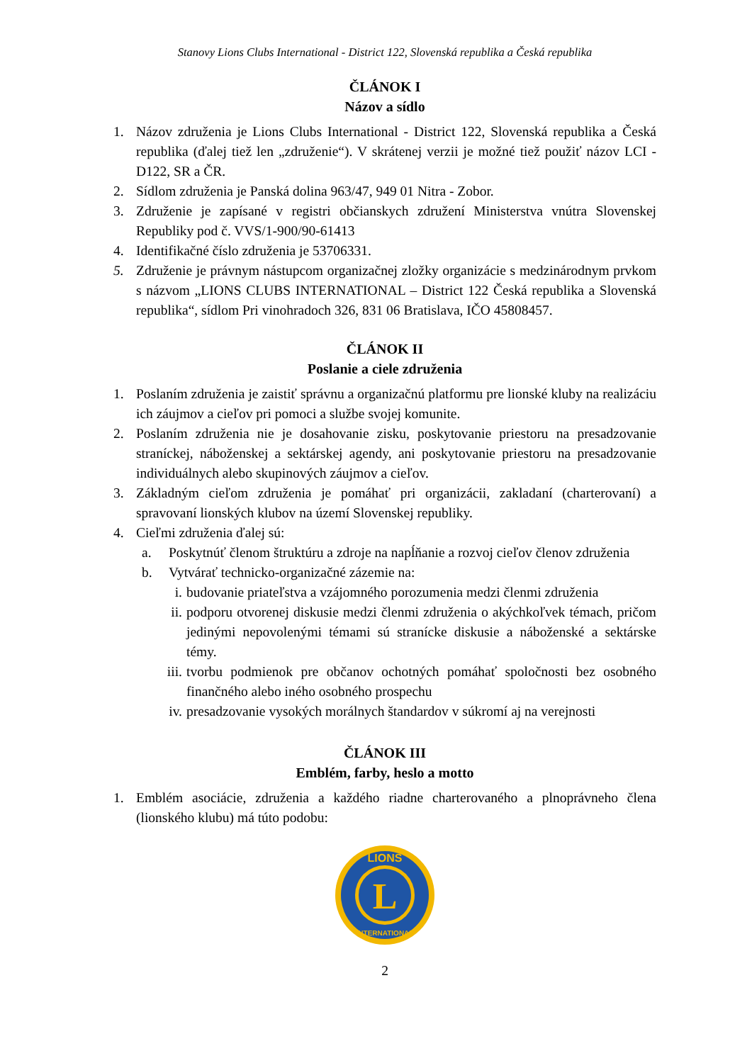Stanovy Lions Clubs International - District 122, Slovenská republika a Česká republika
ČLÁNOK I
Názov a sídlo
1. Názov združenia je Lions Clubs International - District 122, Slovenská republika a Česká republika (ďalej tiež len „združenie“). V skrátenej verzii je možné tiež použiť názov LCI - D122, SR a ČR.
2. Sídlom združenia je Panská dolina 963/47, 949 01 Nitra - Zobor.
3. Združenie je zapísané v registri občianskych združení Ministerstva vnútra Slovenskej Republiky pod č. VVS/1-900/90-61413
4. Identifikačné číslo združenia je 53706331.
5. Združenie je právnym nástupcom organizačnej zložky organizácie s medzinárodnym prvkom s názvom „LIONS CLUBS INTERNATIONAL – District 122 Česká republika a Slovenská republika“, sídlom Pri vinohradoch 326, 831 06 Bratislava, IČO 45808457.
ČLÁNOK II
Poslanie a ciele združenia
1. Poslaním združenia je zaistiť správnu a organizačnú platformu pre lionské kluby na realizáciu ich záujmov a cieľov pri pomoci a službe svojej komunite.
2. Poslaním združenia nie je dosahovanie zisku, poskytovanie priestoru na presadzovanie straníckej, náboženskej a sektárskej agendy, ani poskytovanie priestoru na presadzovanie individuálnych alebo skupinových záujmov a cieľov.
3. Základným cieľom združenia je pomáhať pri organizácii, zakladaní (charterovaní) a spravovaní lionských klubov na území Slovenskej republiky.
4. Cieľmi združenia ďalej sú:
a. Poskytnúť členom štruktúru a zdroje na napĺňanie a rozvoj cieľov členov združenia
b. Vytvárať technicko-organizačné zázemie na:
i. budovanie priateľstva a vzájomného porozumenia medzi členmi združenia
ii. podporu otvorenej diskusie medzi členmi združenia o akýchkoľvek témach, pričom jedinými nepovolenými témami sú stranícke diskusie a náboženské a sektárske témy.
iii. tvorbu podmienok pre občanov ochotných pomáhať spoločnosti bez osobného finančného alebo iného osobného prospechu
iv. presadzovanie vysokých morálnych štandardov v súkromí aj na verejnosti
ČLÁNOK III
Emblém, farby, heslo a motto
1. Emblém asociácie, združenia a každého riadne charterovaného a plnoprávneho člena (lionského klubu) má túto podobu:
L
LIONS
INTERNATIONAL
2